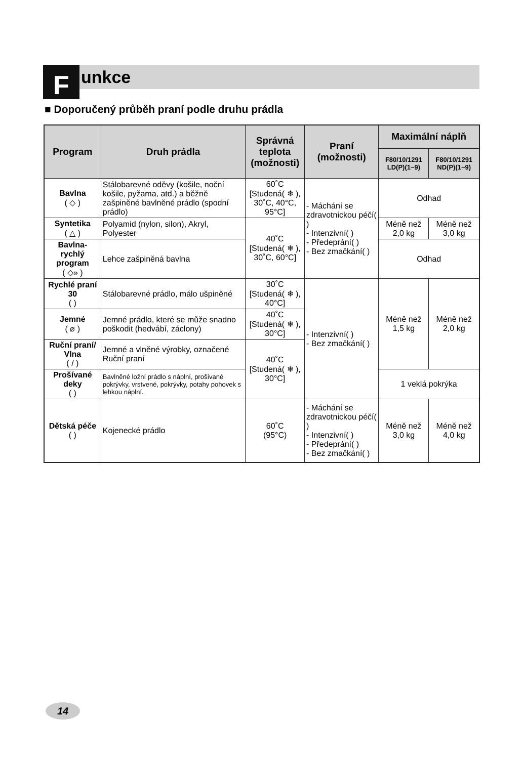F unkce
■ Doporučený průběh praní podle druhu prádla
| Program | Druh prádla | Správná teplota (možnosti) | Praní (možnosti) | Maximální náplň | |
| --- | --- | --- | --- | --- | --- |
| | | | | F80/10/1291 LD(P)(1~9) | F80/10/1291 ND(P)(1~9) |
| Bavlna ( ◇ ) | Stálobarevné oděvy (košile, noční košile, pyžama, atd.) a běžně zašpiněné bavlněné prádlo (spodní prádlo) | 60˚C [Studená( ❄ ), 30˚C, 40°C, 95°C] | - Máchání se zdravotnickou péčí( ) - Intenzivní( ) - Předeprání( ) - Bez zmačkání( ) | Odhad | |
| Syntetika ( △ ) | Polyamid (nylon, silon), Akryl, Polyester | 40˚C [Studená( ❄ ), 30˚C, 60°C] | | Méně než 2,0 kg | Méně než 3,0 kg |
| Bavlna-rychlý program ( ◇» ) | Lehce zašpiněná bavlna | | | Odhad | |
| Rychlé praní 30 ( ) | Stálobarevné prádlo, málo ušpiněné | 30˚C [Studená( ❄ ), 40°C] | - Intenzivní( ) - Bez zmačkání( ) | Méně než 1,5 kg | Méně než 2,0 kg |
| Jemné ( ⌀ ) | Jemné prádlo, které se může snadno poškodit (hedvábí, záclony) | 40˚C [Studená( ❄ ), 30°C] | | | |
| Ruční praní/ Vlna ( / ) | Jemné a vlněné výrobky, označené Ruční praní | 40˚C [Studená( ❄ ), 30°C] | | | |
| Prošívané deky ( ) | Bavlněné ložní prádlo s náplní, prošívané pokrývky, vrstvené, pokrývky, potahy pohovek s lehkou náplní. | | | 1 veklá pokrýka | |
| Dětská péče ( ) | Kojenecké prádlo | 60˚C (95°C) | - Máchání se zdravotnickou péčí( ) - Intenzivní( ) - Předeprání( ) - Bez zmačkání( ) | Méně než 3,0 kg | Méně než 4,0 kg |
14